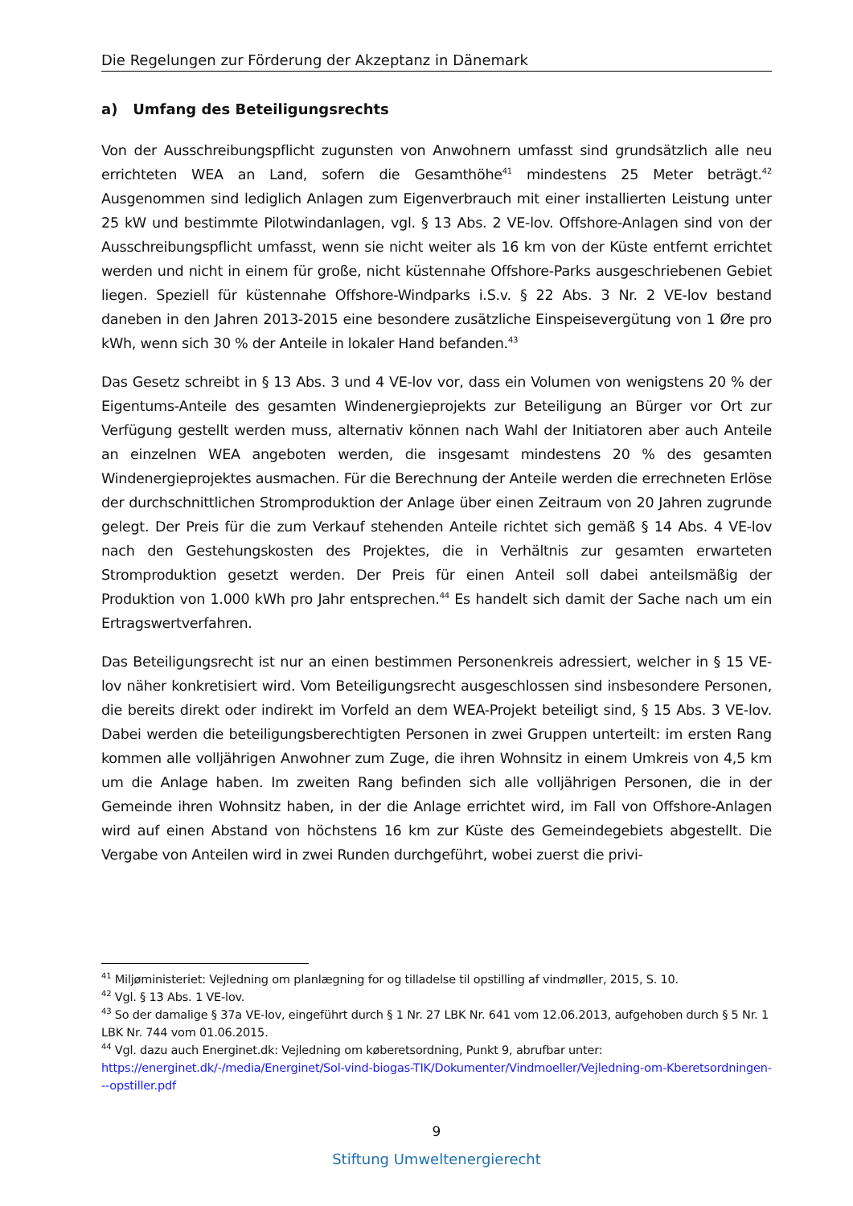Die Regelungen zur Förderung der Akzeptanz in Dänemark
a) Umfang des Beteiligungsrechts
Von der Ausschreibungspflicht zugunsten von Anwohnern umfasst sind grundsätzlich alle neu errichteten WEA an Land, sofern die Gesamthöhe<sup>41</sup> mindestens 25 Meter beträgt.<sup>42</sup> Ausgenommen sind lediglich Anlagen zum Eigenverbrauch mit einer installierten Leistung unter 25 kW und bestimmte Pilotwindanlagen, vgl. § 13 Abs. 2 VE-lov. Offshore-Anlagen sind von der Ausschreibungspflicht umfasst, wenn sie nicht weiter als 16 km von der Küste entfernt errichtet werden und nicht in einem für große, nicht küstennahe Offshore-Parks ausgeschriebenen Gebiet liegen. Speziell für küstennahe Offshore-Windparks i.S.v. § 22 Abs. 3 Nr. 2 VE-lov bestand daneben in den Jahren 2013-2015 eine besondere zusätzliche Einspeisevergütung von 1 Øre pro kWh, wenn sich 30 % der Anteile in lokaler Hand befanden.<sup>43</sup>
Das Gesetz schreibt in § 13 Abs. 3 und 4 VE-lov vor, dass ein Volumen von wenigstens 20 % der Eigentums-Anteile des gesamten Windenergieprojekts zur Beteiligung an Bürger vor Ort zur Verfügung gestellt werden muss, alternativ können nach Wahl der Initiatoren aber auch Anteile an einzelnen WEA angeboten werden, die insgesamt mindestens 20 % des gesamten Windenergieprojektes ausmachen. Für die Berechnung der Anteile werden die errechneten Erlöse der durchschnittlichen Stromproduktion der Anlage über einen Zeitraum von 20 Jahren zugrunde gelegt. Der Preis für die zum Verkauf stehenden Anteile richtet sich gemäß § 14 Abs. 4 VE-lov nach den Gestehungskosten des Projektes, die in Verhältnis zur gesamten erwarteten Stromproduktion gesetzt werden. Der Preis für einen Anteil soll dabei anteilsmäßig der Produktion von 1.000 kWh pro Jahr entsprechen.<sup>44</sup> Es handelt sich damit der Sache nach um ein Ertragswertverfahren.
Das Beteiligungsrecht ist nur an einen bestimmen Personenkreis adressiert, welcher in § 15 VE-lov näher konkretisiert wird. Vom Beteiligungsrecht ausgeschlossen sind insbesondere Personen, die bereits direkt oder indirekt im Vorfeld an dem WEA-Projekt beteiligt sind, § 15 Abs. 3 VE-lov. Dabei werden die beteiligungsberechtigten Personen in zwei Gruppen unterteilt: im ersten Rang kommen alle volljährigen Anwohner zum Zuge, die ihren Wohnsitz in einem Umkreis von 4,5 km um die Anlage haben. Im zweiten Rang befinden sich alle volljährigen Personen, die in der Gemeinde ihren Wohnsitz haben, in der die Anlage errichtet wird, im Fall von Offshore-Anlagen wird auf einen Abstand von höchstens 16 km zur Küste des Gemeindegebiets abgestellt. Die Vergabe von Anteilen wird in zwei Runden durchgeführt, wobei zuerst die privi-
<sup>41</sup> Miljøministeriet: Vejledning om planlægning for og tilladelse til opstilling af vindmøller, 2015, S. 10.
<sup>42</sup> Vgl. § 13 Abs. 1 VE-lov.
<sup>43</sup> So der damalige § 37a VE-lov, eingeführt durch § 1 Nr. 27 LBK Nr. 641 vom 12.06.2013, aufgehoben durch § 5 Nr. 1 LBK Nr. 744 vom 01.06.2015.
<sup>44</sup> Vgl. dazu auch Energinet.dk: Vejledning om købe­retsordning, Punkt 9, abrufbar unter: https://energinet.dk/-/media/Energinet/Sol-vind-biogas-TIK/Dokumenter/Vindmoeller/Vejledning-om-Kberetsordningen---opstiller.pdf
9
Stiftung Umweltenergierecht